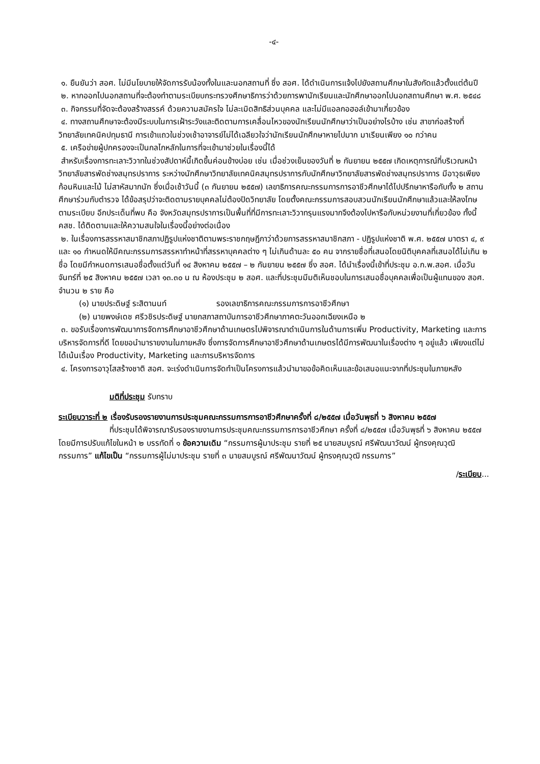-๔-
๑. ยืนยันว่า สอศ. ไม่มีนโยบายให้จัดการรับน้องทั้งในและนอกสถานที่ ซึ่ง สอศ. ได้ดำเนินการแจ้งไปยังสถานศึกษาในสังกัดแล้วตั้งแต่ต้นปี
๒. หากออกไปนอกสถานที่จะต้องทำตามระเบียบกระทรวงศึกษาธิการว่าด้วยการพานักเรียนและนักศึกษาออกไปนอกสถานศึกษา พ.ศ. ๒๕๔๘
๓. กิจกรรมที่จัดจะต้องสร้างสรรค์ ด้วยความสมัครใจ ไม่ละเมิดสิทธิส่วนบุคคล และไม่มีแอลกอฮอล์เข้ามาเกี่ยวข้อง
๔. ทางสถานศึกษาจะต้องมีระบบในการเฝ้าระวังและติดตามการเคลื่อนไหวของนักเรียนนักศึกษาว่าเป็นอย่างไรบ้าง เช่น สาขาก่อสร้างที่วิทยาลัยเทคนิคปทุมธานี การเข้าแถวในช่วงเช้าอาจารย์ไม่ได้เฉลียวใจว่านักเรียนนักศึกษาหายไปมาก มาเรียนเพียง ๑๐ กว่าคน
๕. เครือข่ายผู้ปกครองจะเป็นกลไกหลักในการที่จะเข้ามาช่วยในเรื่องนี้ได้
สำหรับเรื่องการทะเลาะวิวาทในช่วงสัปดาห์นี้เกิดขึ้นค่อนข้างบ่อย เช่น เมื่อช่วงเย็นของวันที่ ๒ กันยายน ๒๕๕๗ เกิดเหตุการณ์ที่บริเวณหน้าวิทยาลัยสารพัดช่างสมุทรปราการ ระหว่างนักศึกษาวิทยาลัยเทคนิคสมุทรปราการกับนักศึกษาวิทยาลัยสารพัดช่างสมุทรปราการ มีอาวุธเพียงก้อนหินและไม้ ไม่สาหัสมากนัก ซึ่งเมื่อเช้าวันนี้ (๓ กันยายน ๒๕๕๗) เลขาธิการคณะกรรมการการอาชีวศึกษาได้ไปปรึกษาหารือกับทั้ง ๒ สถานศึกษาร่วมกับตำรวจ ได้ข้อสรุปว่าจะติดตามรายบุคคลไม่ต้องปิดวิทยาลัย โดยตั้งคณะกรรมการสอบสวนนักเรียนนักศึกษาแล้วและให้ลงโทษตามระเบียบ อีกประเด็นที่พบ คือ จังหวัดสมุทรปราการเป็นพื้นที่ที่มีการทะเลาะวิวาทรุนแรงมากจึงต้องไปหารือกับหน่วยงานที่เกี่ยวข้อง ทั้งนี้ คสช. ได้ติดตามและให้ความสนใจในเรื่องนี้อย่างต่อเนื่อง
๒. ในเรื่องการสรรหาสมาชิกสภาปฏิรูปแห่งชาติตามพระราชกฤษฎีกาว่าด้วยการสรรหาสมาชิกสภา - ปฏิรูปแห่งชาติ พ.ศ. ๒๕๕๗ มาตรา ๔, ๙ และ ๑๐ กำหนดให้มีคณะกรรมการสรรหาทำหน้าที่สรรหาบุคคลต่าง ๆ ไม่เกินด้านละ ๕๐ คน จากรายชื่อที่เสนอโดยนิติบุคคลที่เสนอได้ไม่เกิน ๒ ชื่อ โดยมีกำหนดการเสนอชื่อตั้งแต่วันที่ ๑๔ สิงหาคม ๒๕๕๗ – ๒ กันยายน ๒๕๕๗ ซึ่ง สอศ. ได้นำเรื่องนี้เข้าที่ประชุม อ.ก.พ.สอศ. เมื่อวันจันทร์ที่ ๒๕ สิงหาคม ๒๕๕๗ เวลา ๑๓.๓๐ น ณ ห้องประชุม ๒ สอศ. และที่ประชุมมีมติเห็นชอบในการเสนอชื่อบุคคลเพื่อเป็นผู้แทนของ สอศ. จำนวน ๒ ราย คือ
(๑) นายประดิษฐ์ ระสิตานนท์ รองเลขาธิการคณะกรรมการการอาชีวศึกษา
(๒) นายพงษ์เดช ศรีวชิรประดิษฐ์ นายกสภาสถาบันการอาชีวศึกษาภาคตะวันออกเฉียงเหนือ ๒
๓. ขอรับเรื่องการพัฒนาการจัดการศึกษาอาชีวศึกษาด้านเกษตรไปพิจารณาดำเนินการในด้านการเพิ่ม Productivity, Marketing และการบริหารจัดการที่ดี โดยขอนำมารายงานในภายหลัง ซึ่งการจัดการศึกษาอาชีวศึกษาด้านเกษตรได้มีการพัฒนาในเรื่องต่าง ๆ อยู่แล้ว เพียงแต่ไม่ได้เน้นเรื่อง Productivity, Marketing และการบริหารจัดการ
๔. โครงการอาวุโสสร้างชาติ สอศ. จะเร่งดำเนินการจัดทำเป็นโครงการแล้วนำมาขอข้อคิดเห็นและข้อเสนอแนะจากที่ประชุมในภายหลัง
มติที่ประชุม รับทราบ
ระเบียบวาระที่ ๒ เรื่องรับรองรายงานการประชุมคณะกรรมการการอาชีวศึกษาครั้งที่ ๘/๒๕๕๗ เมื่อวันพุธที่ ๖ สิงหาคม ๒๕๕๗
ที่ประชุมได้พิจารณารับรองรายงานการประชุมคณะกรรมการการอาชีวศึกษา ครั้งที่ ๘/๒๕๕๗ เมื่อวันพุธที่ ๖ สิงหาคม ๒๕๕๗ โดยมีการปรับแก้ไขในหน้า ๒ บรรทัดที่ ๑ ข้อความเดิม “กรรมการผู้มาประชุม รายที่ ๒๕ นายสมบูรณ์ ศรีพัฒนาวัฒน์ ผู้ทรงคุณวุฒิ กรรมการ” แก้ไขเป็น “กรรมการผู้ไม่มาประชุม รายที่ ๓ นายสมบูรณ์ ศรีพัฒนาวัฒน์ ผู้ทรงคุณวุฒิ กรรมการ”
/ระเบียบ...